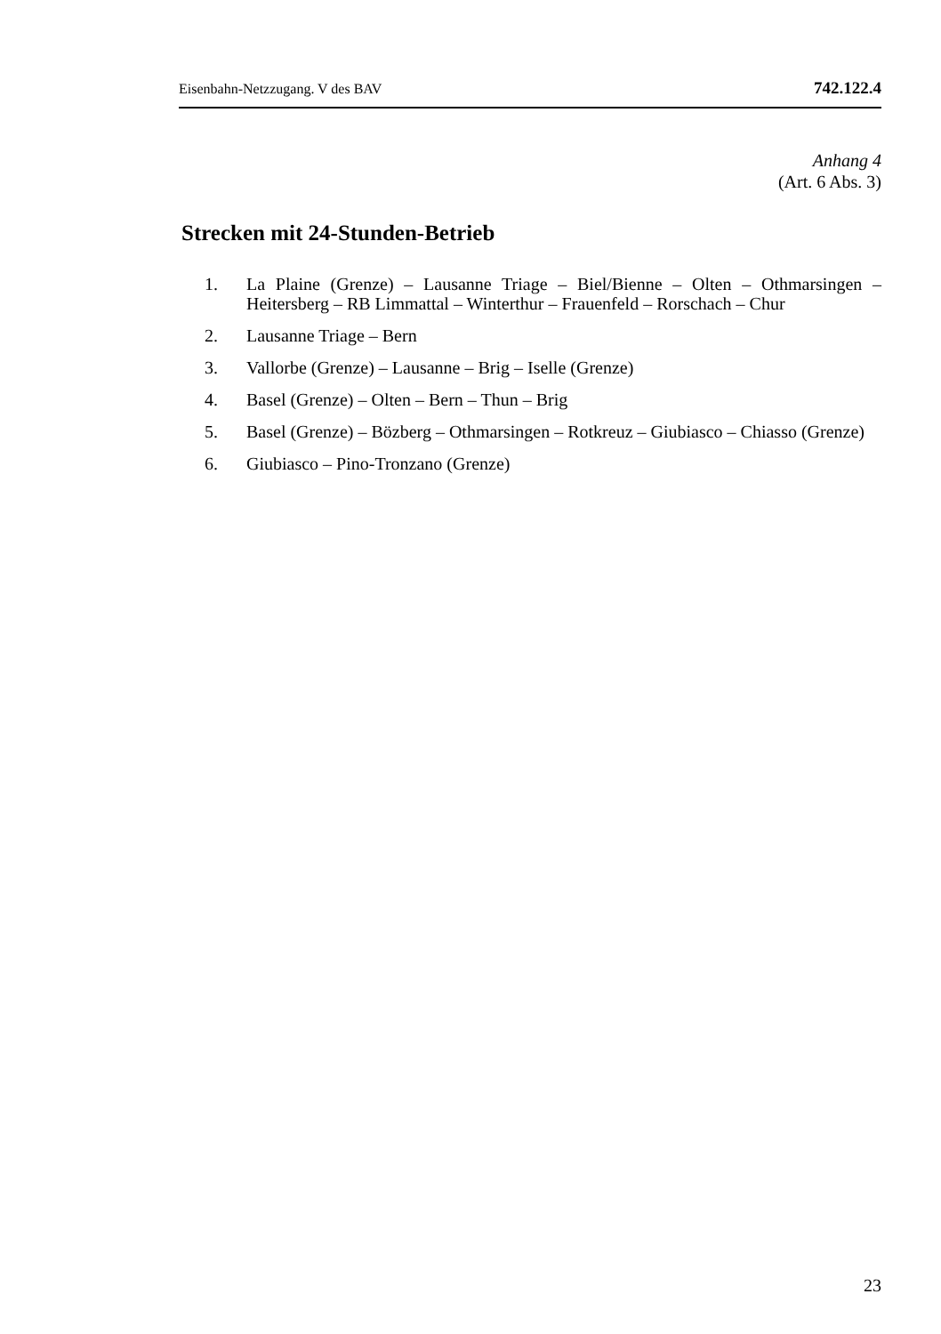Eisenbahn-Netzzugang. V des BAV 742.122.4
Anhang 4
(Art. 6 Abs. 3)
Strecken mit 24-Stunden-Betrieb
1. La Plaine (Grenze) – Lausanne Triage – Biel/Bienne – Olten – Othmarsingen – Heitersberg – RB Limmattal – Winterthur – Frauenfeld – Rorschach – Chur
2. Lausanne Triage – Bern
3. Vallorbe (Grenze) – Lausanne – Brig – Iselle (Grenze)
4. Basel (Grenze) – Olten – Bern – Thun – Brig
5. Basel (Grenze) – Bözberg – Othmarsingen – Rotkreuz – Giubiasco – Chiasso (Grenze)
6. Giubiasco – Pino-Tronzano (Grenze)
23